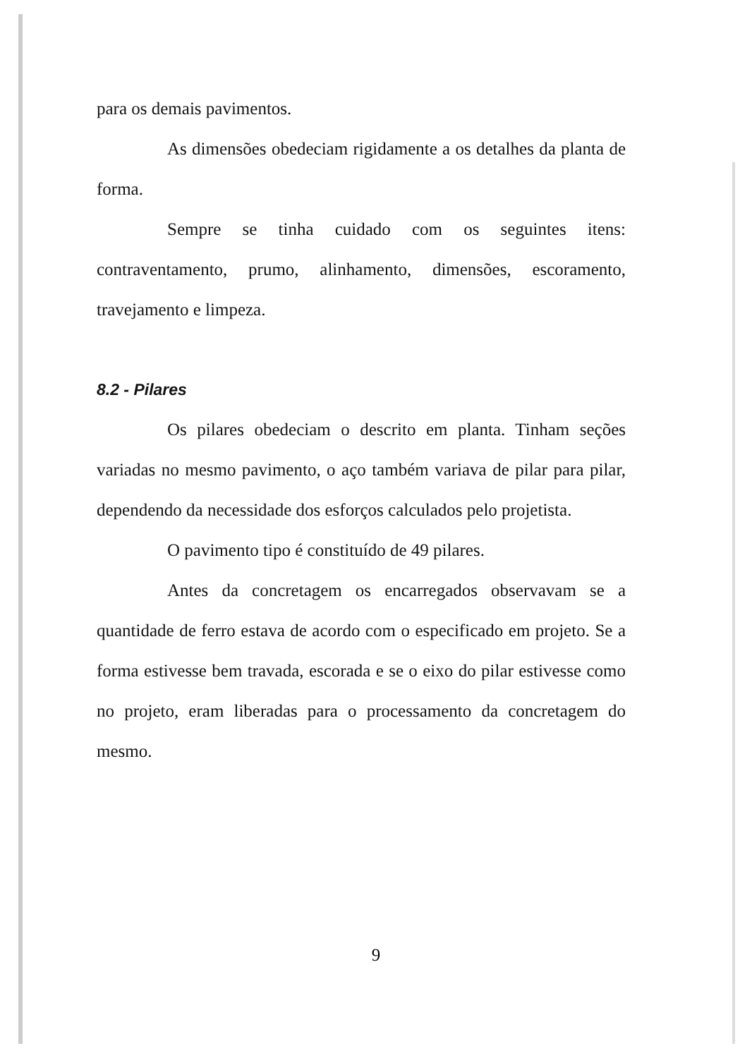para os demais pavimentos.
As dimensões obedeciam rigidamente a os detalhes da planta de forma.
Sempre se tinha cuidado com os seguintes itens: contraventamento, prumo, alinhamento, dimensões, escoramento, travejamento e limpeza.
8.2 - Pilares
Os pilares obedeciam o descrito em planta. Tinham seções variadas no mesmo pavimento, o aço também variava de pilar para pilar, dependendo da necessidade dos esforços calculados pelo projetista.
O pavimento tipo é constituído de 49 pilares.
Antes da concretagem os encarregados observavam se a quantidade de ferro estava de acordo com o especificado em projeto. Se a forma estivesse bem travada, escorada e se o eixo do pilar estivesse como no projeto, eram liberadas para o processamento da concretagem do mesmo.
9